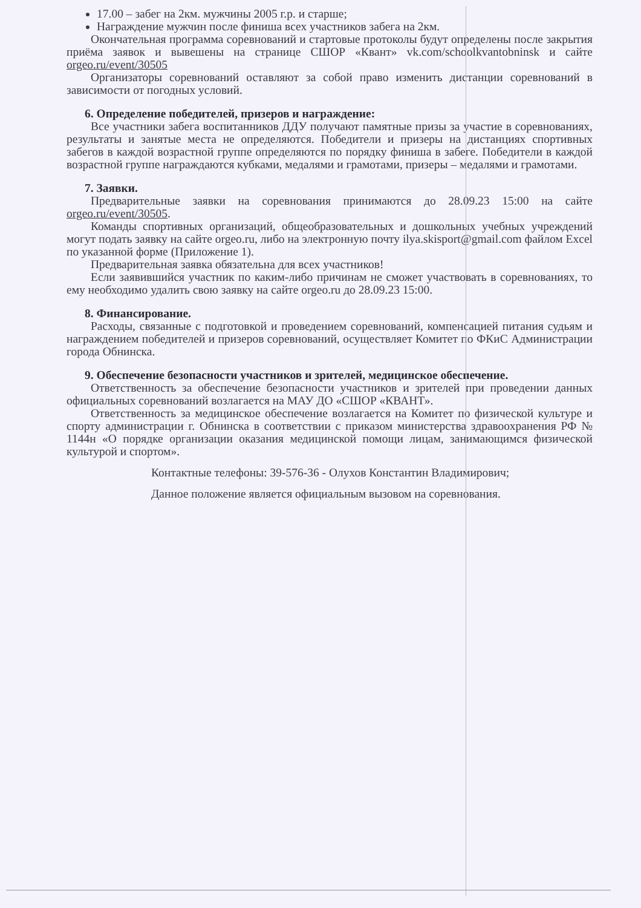17.00 – забег на 2км. мужчины 2005 г.р. и старше;
Награждение мужчин после финиша всех участников забега на 2км.
Окончательная программа соревнований и стартовые протоколы будут определены после закрытия приёма заявок и вывешены на странице СШОР «Квант» vk.com/schoolkvantobninsk и сайте orgeo.ru/event/30505
Организаторы соревнований оставляют за собой право изменить дистанции соревнований в зависимости от погодных условий.
6. Определение победителей, призеров и награждение:
Все участники забега воспитанников ДДУ получают памятные призы за участие в соревнованиях, результаты и занятые места не определяются. Победители и призеры на дистанциях спортивных забегов в каждой возрастной группе определяются по порядку финиша в забеге. Победители в каждой возрастной группе награждаются кубками, медалями и грамотами, призеры – медалями и грамотами.
7. Заявки.
Предварительные заявки на соревнования принимаются до 28.09.23 15:00 на сайте orgeo.ru/event/30505.
Команды спортивных организаций, общеобразовательных и дошкольных учебных учреждений могут подать заявку на сайте orgeo.ru, либо на электронную почту ilya.skisport@gmail.com файлом Excel по указанной форме (Приложение 1).
Предварительная заявка обязательна для всех участников!
Если заявившийся участник по каким-либо причинам не сможет участвовать в соревнованиях, то ему необходимо удалить свою заявку на сайте orgeo.ru до 28.09.23 15:00.
8. Финансирование.
Расходы, связанные с подготовкой и проведением соревнований, компенсацией питания судьям и награждением победителей и призеров соревнований, осуществляет Комитет по ФКиС Администрации города Обнинска.
9. Обеспечение безопасности участников и зрителей, медицинское обеспечение.
Ответственность за обеспечение безопасности участников и зрителей при проведении данных официальных соревнований возлагается на МАУ ДО «СШОР «КВАНТ».
Ответственность за медицинское обеспечение возлагается на Комитет по физической культуре и спорту администрации г. Обнинска в соответствии с приказом министерства здравоохранения РФ № 1144н «О порядке организации оказания медицинской помощи лицам, занимающимся физической культурой и спортом».
Контактные телефоны: 39-576-36 - Олухов Константин Владимирович;
Данное положение является официальным вызовом на соревнования.